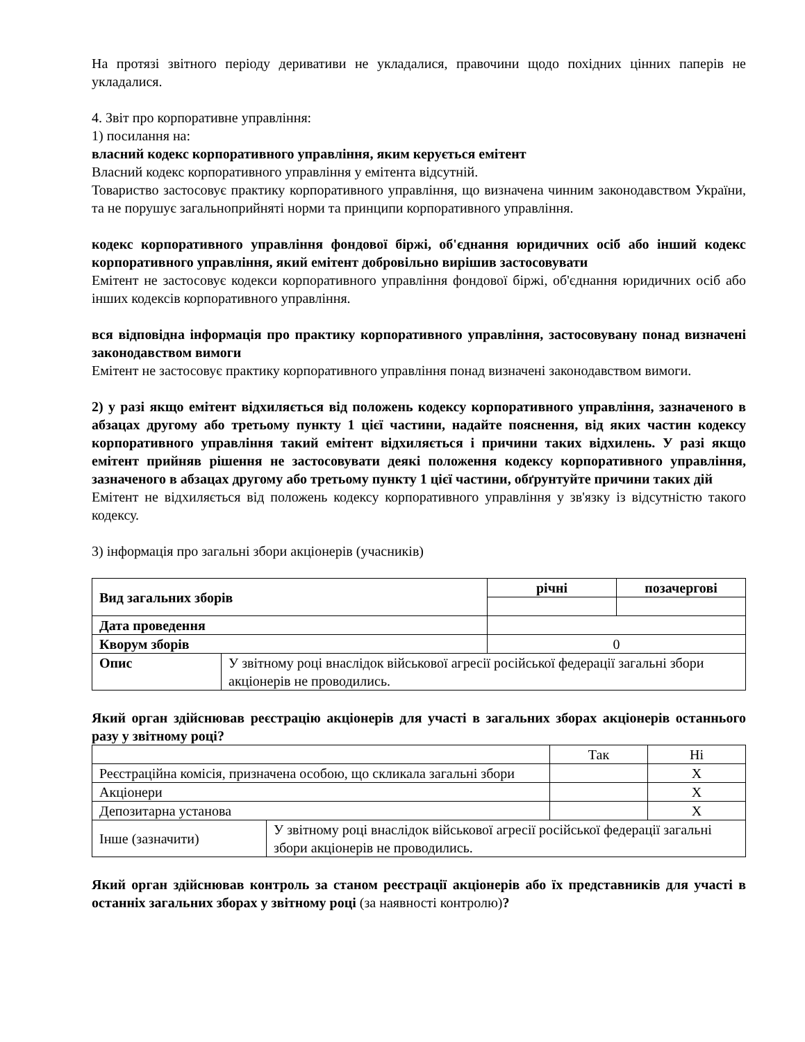На протязі звітного періоду деривативи не укладалися, правочини щодо похідних цінних паперів не укладалися.
4. Звіт про корпоративне управління:
1) посилання на:
власний кодекс корпоративного управління, яким керується емітент
Власний кодекс корпоративного управління у емітента відсутній.
Товариство застосовує практику корпоративного управління, що визначена чинним законодавством України, та не порушує загальноприйняті норми та принципи корпоративного управління.
кодекс корпоративного управління фондової біржі, об'єднання юридичних осіб або інший кодекс корпоративного управління, який емітент добровільно вирішив застосовувати
Емітент не застосовує кодекси корпоративного управління фондової біржі, об'єднання юридичних осіб або інших кодексів корпоративного управління.
вся відповідна інформація про практику корпоративного управління, застосовувану понад визначені законодавством вимоги
Емітент не застосовує практику корпоративного управління понад визначені законодавством вимоги.
2) у разі якщо емітент відхиляється від положень кодексу корпоративного управління, зазначеного в абзацах другому або третьому пункту 1 цієї частини, надайте пояснення, від яких частин кодексу корпоративного управління такий емітент відхиляється і причини таких відхилень. У разі якщо емітент прийняв рішення не застосовувати деякі положення кодексу корпоративного управління, зазначеного в абзацах другому або третьому пункту 1 цієї частини, обґрунтуйте причини таких дій
Емітент не відхиляється від положень кодексу корпоративного управління у зв'язку із відсутністю такого кодексу.
3) інформація про загальні збори акціонерів (учасників)
| Вид загальних зборів | | річні | позачергові |
| Дата проведення | | | |
| Кворум зборів | | 0 | |
| Опис | У звітному році внаслідок військової агресії російської федерації загальні збори акціонерів не проводились. | | |
Який орган здійснював реєстрацію акціонерів для участі в загальних зборах акціонерів останнього разу у звітному році?
| | | Так | Ні |
| Реєстраційна комісія, призначена особою, що скликала загальні збори | | | X |
| Акціонери | | | X |
| Депозитарна установа | | | X |
| Інше (зазначити) | У звітному році внаслідок військової агресії російської федерації загальні збори акціонерів не проводились. | | |
Який орган здійснював контроль за станом реєстрації акціонерів або їх представників для участі в останніх загальних зборах у звітному році (за наявності контролю)?